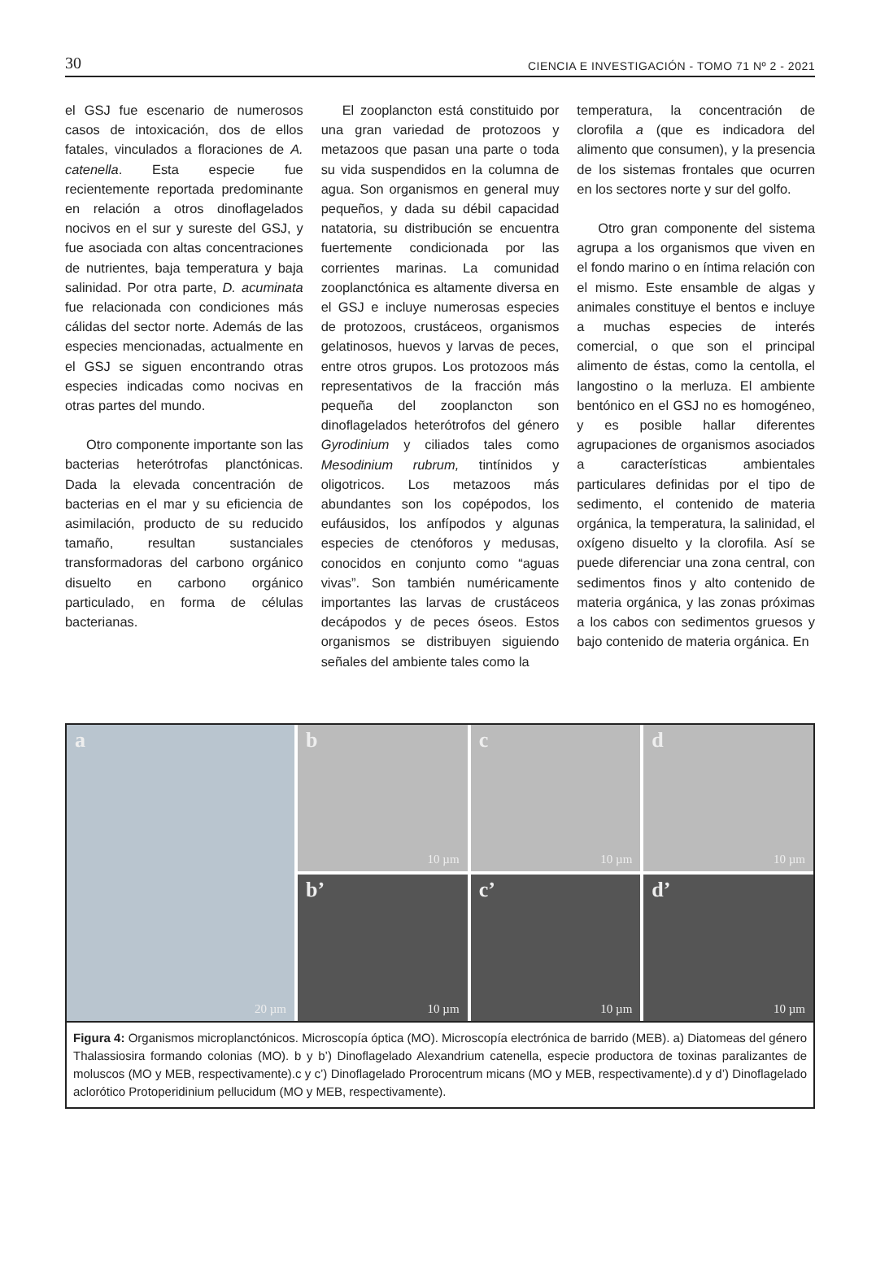30 CIENCIA E INVESTIGACIÓN - TOMO 71 Nº 2 - 2021
el GSJ fue escenario de numerosos casos de intoxicación, dos de ellos fatales, vinculados a floraciones de A. catenella. Esta especie fue recientemente reportada predominante en relación a otros dinoflagelados nocivos en el sur y sureste del GSJ, y fue asociada con altas concentraciones de nutrientes, baja temperatura y baja salinidad. Por otra parte, D. acuminata fue relacionada con condiciones más cálidas del sector norte. Además de las especies mencionadas, actualmente en el GSJ se siguen encontrando otras especies indicadas como nocivas en otras partes del mundo.
Otro componente importante son las bacterias heterótrofas planctónicas. Dada la elevada concentración de bacterias en el mar y su eficiencia de asimilación, producto de su reducido tamaño, resultan sustanciales transformadoras del carbono orgánico disuelto en carbono orgánico particulado, en forma de células bacterianas.
El zooplancton está constituido por una gran variedad de protozoos y metazoos que pasan una parte o toda su vida suspendidos en la columna de agua. Son organismos en general muy pequeños, y dada su débil capacidad natatoria, su distribución se encuentra fuertemente condicionada por las corrientes marinas. La comunidad zooplanctónica es altamente diversa en el GSJ e incluye numerosas especies de protozoos, crustáceos, organismos gelatinosos, huevos y larvas de peces, entre otros grupos. Los protozoos más representativos de la fracción más pequeña del zooplancton son dinoflagelados heterótrofos del género Gyrodinium y ciliados tales como Mesodinium rubrum, tintínidos y oligotricos. Los metazoos más abundantes son los copépodos, los eufáusidos, los anfípodos y algunas especies de ctenóforos y medusas, conocidos en conjunto como “aguas vivas”. Son también numéricamente importantes las larvas de crustáceos decápodos y de peces óseos. Estos organismos se distribuyen siguiendo señales del ambiente tales como la
temperatura, la concentración de clorofila a (que es indicadora del alimento que consumen), y la presencia de los sistemas frontales que ocurren en los sectores norte y sur del golfo.
Otro gran componente del sistema agrupa a los organismos que viven en el fondo marino o en íntima relación con el mismo. Este ensamble de algas y animales constituye el bentos e incluye a muchas especies de interés comercial, o que son el principal alimento de éstas, como la centolla, el langostino o la merluza. El ambiente bentónico en el GSJ no es homogéneo, y es posible hallar diferentes agrupaciones de organismos asociados a características ambientales particulares definidas por el tipo de sedimento, el contenido de materia orgánica, la temperatura, la salinidad, el oxígeno disuelto y la clorofila. Así se puede diferenciar una zona central, con sedimentos finos y alto contenido de materia orgánica, y las zonas próximas a los cabos con sedimentos gruesos y bajo contenido de materia orgánica. En
a
20 µm
b
10 µm
c
10 µm
d
10 µm
b’
10 µm
c’
10 µm
d’
10 µm
Figura 4: Organismos microplanctónicos. Microscopía óptica (MO). Microscopía electrónica de barrido (MEB). a) Diatomeas del género Thalassiosira formando colonias (MO). b y b’) Dinoflagelado Alexandrium catenella, especie productora de toxinas paralizantes de moluscos (MO y MEB, respectivamente).c y c’) Dinoflagelado Prorocentrum micans (MO y MEB, respectivamente).d y d’) Dinoflagelado aclorótico Protoperidinium pellucidum (MO y MEB, respectivamente).